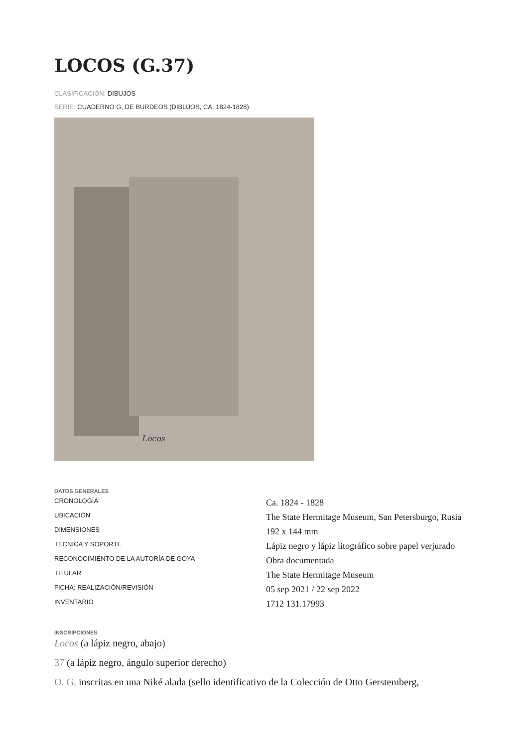LOCOS (G.37)
CLASIFICACIÓN: DIBUJOS
SERIE: CUADERNO G, DE BURDEOS (DIBUJOS, CA. 1824-1828)
Locos
DATOS GENERALES
| CRONOLOGÍA | Ca. 1824 - 1828 |
| UBICACIÓN | The State Hermitage Museum, San Petersburgo, Rusia |
| DIMENSIONES | 192 x 144 mm |
| TÉCNICA Y SOPORTE | Lápiz negro y lápiz litográfico sobre papel verjurado |
| RECONOCIMIENTO DE LA AUTORÍA DE GOYA | Obra documentada |
| TITULAR | The State Hermitage Museum |
| FICHA: REALIZACIÓN/REVISIÓN | 05 sep 2021 / 22 sep 2022 |
| INVENTARIO | 1712 131.17993 |
INSCRIPCIONES
Locos (a lápiz negro, abajo)
37 (a lápiz negro, ángulo superior derecho)
O. G. inscritas en una Niké alada (sello identificativo de la Colección de Otto Gerstemberg,